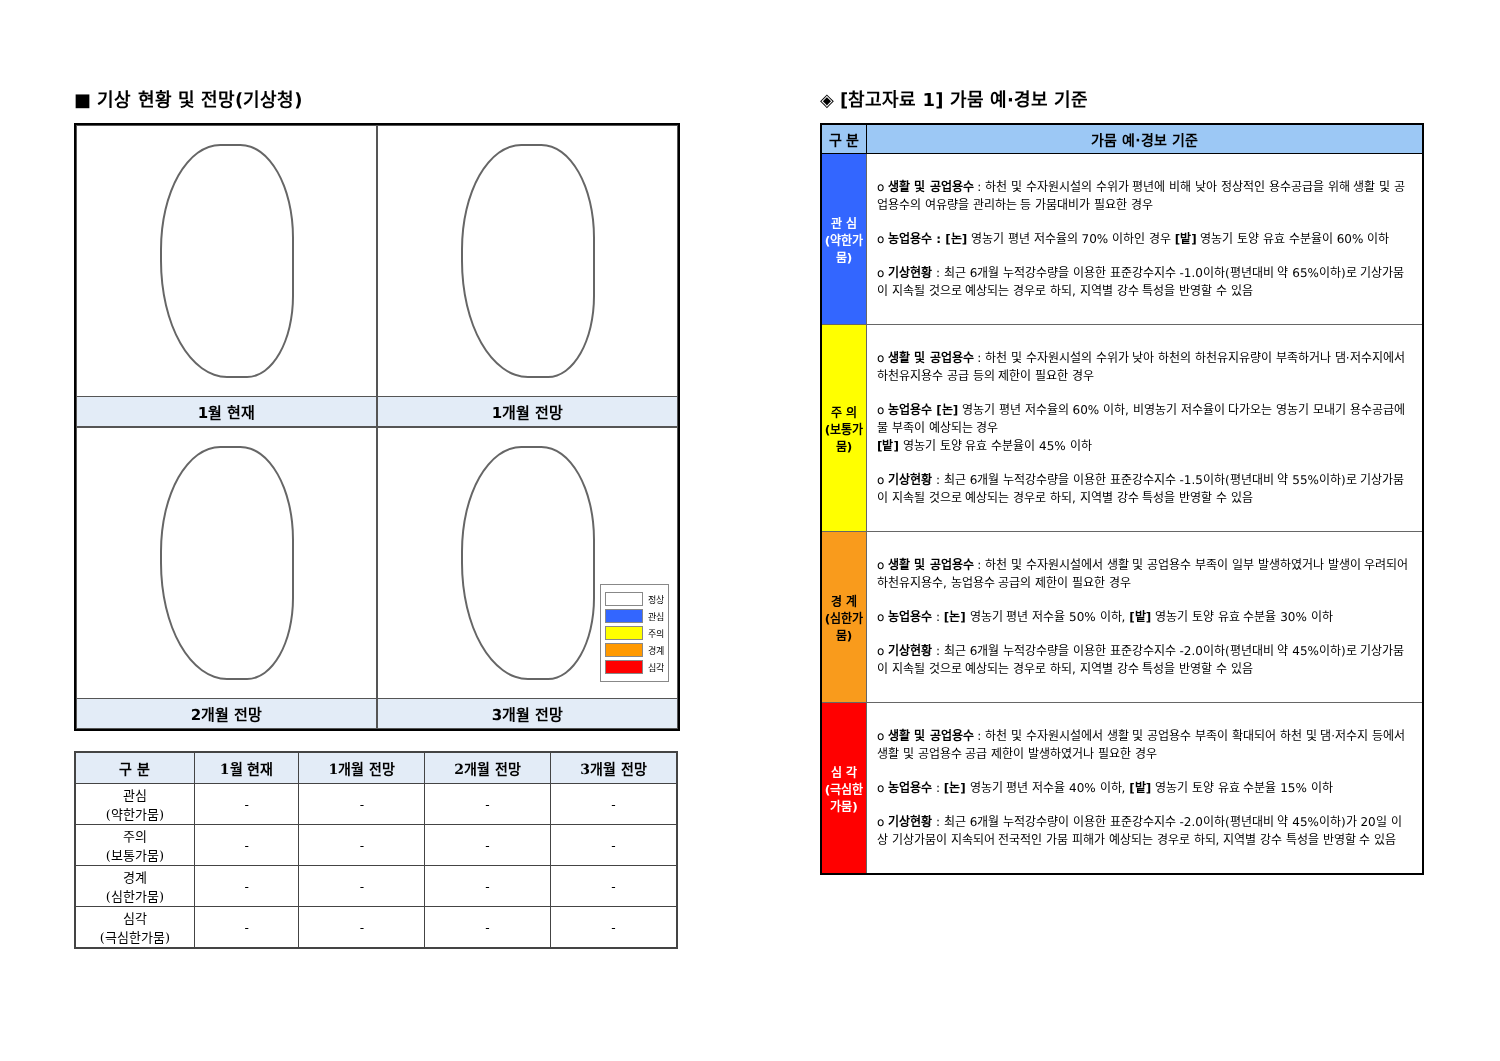■ 기상 현황 및 전망(기상청)
1월 현재
1개월 전망
2개월 전망
정상
관심
주의
경계
심각
3개월 전망
| 구 분 | 1월 현재 | 1개월 전망 | 2개월 전망 | 3개월 전망 |
| --- | --- | --- | --- | --- |
| 관심 (약한가뭄) | - | - | - | - |
| 주의 (보통가뭄) | - | - | - | - |
| 경계 (심한가뭄) | - | - | - | - |
| 심각 (극심한가뭄) | - | - | - | - |
◈ [참고자료 1] 가뭄 예·경보 기준
| 구 분 | 가뭄 예·경보 기준 |
| --- | --- |
| 관 심 (약한가뭄) | o 생활 및 공업용수 : 하천 및 수자원시설의 수위가 평년에 비해 낮아 정상적인 용수공급을 위해 생활 및 공업용수의 여유량을 관리하는 등 가뭄대비가 필요한 경우 o 농업용수 : [논] 영농기 평년 저수율의 70% 이하인 경우 [밭] 영농기 토양 유효 수분율이 60% 이하 o 기상현황 : 최근 6개월 누적강수량을 이용한 표준강수지수 -1.0이하(평년대비 약 65%이하)로 기상가뭄이 지속될 것으로 예상되는 경우로 하되, 지역별 강수 특성을 반영할 수 있음 |
| 주 의 (보통가뭄) | o 생활 및 공업용수 : 하천 및 수자원시설의 수위가 낮아 하천의 하천유지유량이 부족하거나 댐·저수지에서 하천유지용수 공급 등의 제한이 필요한 경우 o 농업용수 [논] 영농기 평년 저수율의 60% 이하, 비영농기 저수율이 다가오는 영농기 모내기 용수공급에 물 부족이 예상되는 경우 [밭] 영농기 토양 유효 수분율이 45% 이하 o 기상현황 : 최근 6개월 누적강수량을 이용한 표준강수지수 -1.5이하(평년대비 약 55%이하)로 기상가뭄이 지속될 것으로 예상되는 경우로 하되, 지역별 강수 특성을 반영할 수 있음 |
| 경 계 (심한가뭄) | o 생활 및 공업용수 : 하천 및 수자원시설에서 생활 및 공업용수 부족이 일부 발생하였거나 발생이 우려되어 하천유지용수, 농업용수 공급의 제한이 필요한 경우 o 농업용수 : [논] 영농기 평년 저수율 50% 이하, [밭] 영농기 토양 유효 수분율 30% 이하 o 기상현황 : 최근 6개월 누적강수량을 이용한 표준강수지수 -2.0이하(평년대비 약 45%이하)로 기상가뭄이 지속될 것으로 예상되는 경우로 하되, 지역별 강수 특성을 반영할 수 있음 |
| 심 각 (극심한가뭄) | o 생활 및 공업용수 : 하천 및 수자원시설에서 생활 및 공업용수 부족이 확대되어 하천 및 댐·저수지 등에서 생활 및 공업용수 공급 제한이 발생하였거나 필요한 경우 o 농업용수 : [논] 영농기 평년 저수율 40% 이하, [밭] 영농기 토양 유효 수분율 15% 이하 o 기상현황 : 최근 6개월 누적강수량이 이용한 표준강수지수 -2.0이하(평년대비 약 45%이하)가 20일 이상 기상가뭄이 지속되어 전국적인 가뭄 피해가 예상되는 경우로 하되, 지역별 강수 특성을 반영할 수 있음 |